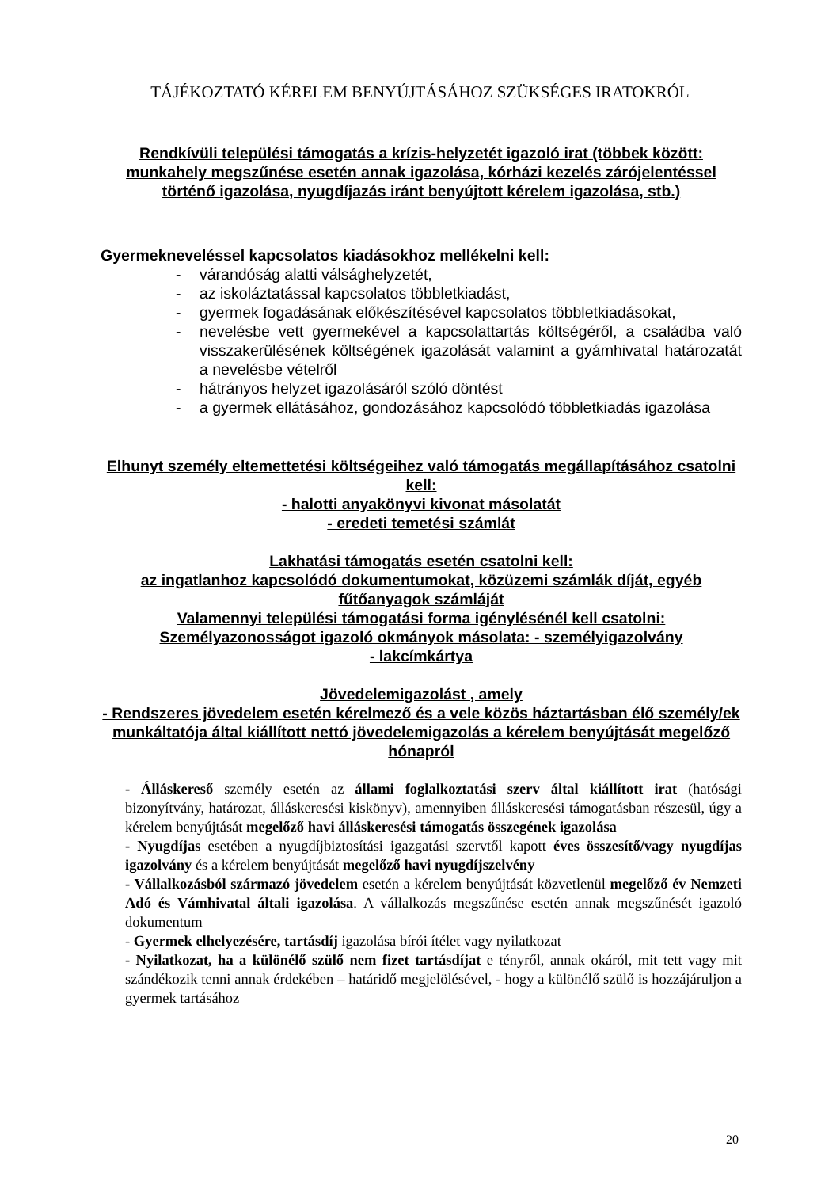TÁJÉKOZTATÓ KÉRELEM BENYÚJTÁSÁHOZ SZÜKSÉGES IRATOKRÓL
Rendkívüli települési támogatás a krízis-helyzetét igazoló irat (többek között: munkahely megszűnése esetén annak igazolása, kórházi kezelés zárójelentéssel történő igazolása, nyugdíjazás iránt benyújtott kérelem igazolása, stb.)
Gyermekneveléssel kapcsolatos kiadásokhoz mellékelni kell:
- várandóság alatti válsághelyzetét,
- az iskoláztatással kapcsolatos többletkiadást,
- gyermek fogadásának előkészítésével kapcsolatos többletkiadásokat,
- nevelésbe vett gyermekével a kapcsolattartás költségéről, a családba való visszakerülésének költségének igazolását valamint a gyámhivatal határozatát a nevelésbe vételről
- hátrányos helyzet igazolásáról szóló döntést
- a gyermek ellátásához, gondozásához kapcsolódó többletkiadás igazolása
Elhunyt személy eltemettetési költségeihez való támogatás megállapításához csatolni kell:
- halotti anyakönyvi kivonat másolatát
- eredeti temetési számlát
Lakhatási támogatás esetén csatolni kell:
az ingatlanhoz kapcsolódó dokumentumokat, közüzemi számlák díját, egyéb fűtőanyagok számláját
Valamennyi települési támogatási forma igénylésénél kell csatolni:
Személyazonosságot igazoló okmányok másolata: - személyigazolvány
- lakcímkártya
Jövedelemigazolást , amely
- Rendszeres jövedelem esetén kérelmező és a vele közös háztartásban élő személy/ek munkáltatója által kiállított nettó jövedelemigazolás a kérelem benyújtását megelőző hónapról
- Álláskereső személy esetén az állami foglalkoztatási szerv által kiállított irat (hatósági bizonyítvány, határozat, álláskeresési kiskönyv), amennyiben álláskeresési támogatásban részesül, úgy a kérelem benyújtását megelőző havi álláskeresési támogatás összegének igazolása
- Nyugdíjas esetében a nyugdíjbiztosítási igazgatási szervtől kapott éves összesítő/vagy nyugdíjas igazolvány és a kérelem benyújtását megelőző havi nyugdíjszelvény
- Vállalkozásból származó jövedelem esetén a kérelem benyújtását közvetlenül megelőző év Nemzeti Adó és Vámhivatal általi igazolása. A vállalkozás megszűnése esetén annak megszűnését igazoló dokumentum
- Gyermek elhelyezésére, tartásdíj igazolása bírói ítélet vagy nyilatkozat
- Nyilatkozat, ha a különélő szülő nem fizet tartásdíjat e tényről, annak okáról, mit tett vagy mit szándékozik tenni annak érdekében – határidő megjelölésével, - hogy a különélő szülő is hozzájáruljon a gyermek tartásához
20